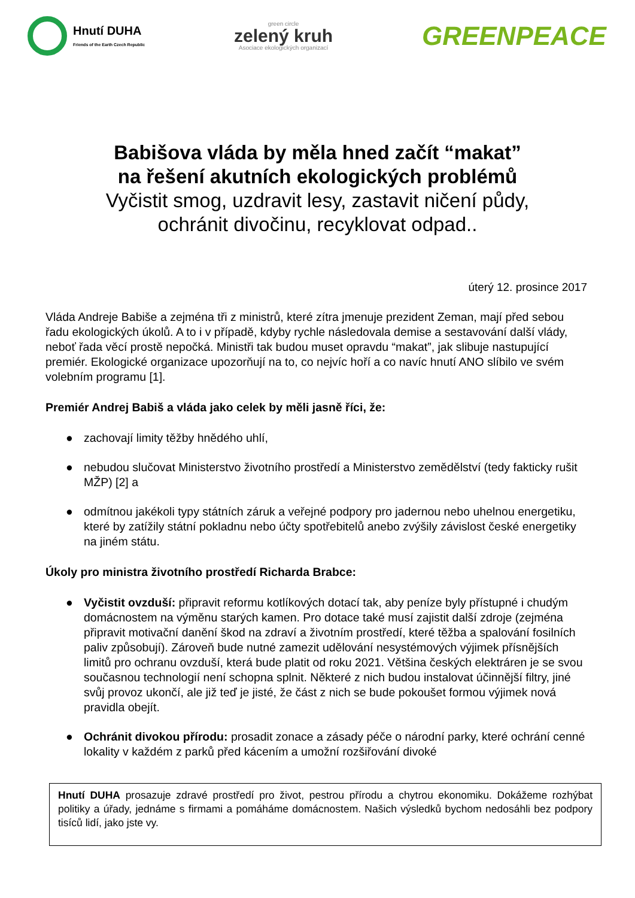Hnutí DUHA
Friends of the Earth Czech Republic
green circle
zelený kruh
Asociace ekologických organizací
GREENPEACE
Babišova vláda by měla hned začít “makat”
na řešení akutních ekologických problémů
Vyčistit smog, uzdravit lesy, zastavit ničení půdy,
ochránit divočinu, recyklovat odpad..
úterý 12. prosince 2017
Vláda Andreje Babiše a zejména tři z ministrů, které zítra jmenuje prezident Zeman, mají před sebou řadu ekologických úkolů. A to i v případě, kdyby rychle následovala demise a sestavování další vlády, neboť řada věcí prostě nepočká. Ministři tak budou muset opravdu “makat”, jak slibuje nastupující premiér. Ekologické organizace upozorňují na to, co nejvíc hoří a co navíc hnutí ANO slíbilo ve svém volebním programu [1].
Premiér Andrej Babiš a vláda jako celek by měli jasně říci, že:
● zachovají limity těžby hnědého uhlí,
● nebudou slučovat Ministerstvo životního prostředí a Ministerstvo zemědělství (tedy fakticky rušit MŽP) [2] a
● odmítnou jakékoli typy státních záruk a veřejné podpory pro jadernou nebo uhelnou energetiku, které by zatížily státní pokladnu nebo účty spotřebitelů anebo zvýšily závislost české energetiky na jiném státu.
Úkoly pro ministra životního prostředí Richarda Brabce:
● Vyčistit ovzduší: připravit reformu kotlíkových dotací tak, aby peníze byly přístupné i chudým domácnostem na výměnu starých kamen. Pro dotace také musí zajistit další zdroje (zejména připravit motivační danění škod na zdraví a životním prostředí, které těžba a spalování fosilních paliv způsobují). Zároveň bude nutné zamezit udělování nesystémových výjimek přísnějších limitů pro ochranu ovzduší, která bude platit od roku 2021. Většina českých elektráren je se svou současnou technologií není schopna splnit. Některé z nich budou instalovat účinnější filtry, jiné svůj provoz ukončí, ale již teď je jisté, že část z nich se bude pokoušet formou výjimek nová pravidla obejít.
● Ochránit divokou přírodu: prosadit zonace a zásady péče o národní parky, které ochrání cenné lokality v každém z parků před kácením a umožní rozšiřování divoké
Hnutí DUHA prosazuje zdravé prostředí pro život, pestrou přírodu a chytrou ekonomiku. Dokážeme rozhýbat politiky a úřady, jednáme s firmami a pomáháme domácnostem. Našich výsledků bychom nedosáhli bez podpory tisíců lidí, jako jste vy.